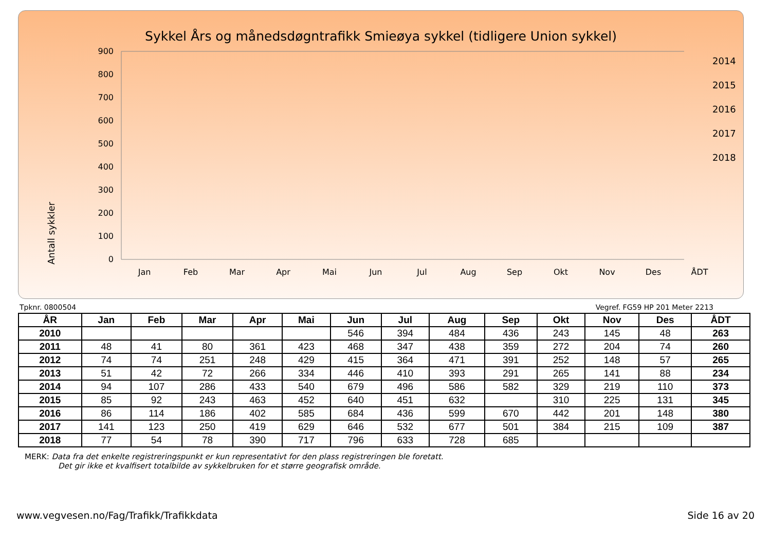Sykkel Års og månedsdøgntrafikk Smieøya sykkel (tidligere Union sykkel)
Antall sykkler
0
100
200
300
400
500
600
700
800
900
Jan
Feb
Mar
Apr
Mai
Jun
Jul
Aug
Sep
Okt
Nov
Des
ÅDT
2014
2015
2016
2017
2018
Tpknr. 0800504 Vegref. FG59 HP 201 Meter 2213
| ÅR | Jan | Feb | Mar | Apr | Mai | Jun | Jul | Aug | Sep | Okt | Nov | Des | ÅDT |
| --- | --- | --- | --- | --- | --- | --- | --- | --- | --- | --- | --- | --- | --- |
| 2010 | | | | | | 546 | 394 | 484 | 436 | 243 | 145 | 48 | 263 |
| 2011 | 48 | 41 | 80 | 361 | 423 | 468 | 347 | 438 | 359 | 272 | 204 | 74 | 260 |
| 2012 | 74 | 74 | 251 | 248 | 429 | 415 | 364 | 471 | 391 | 252 | 148 | 57 | 265 |
| 2013 | 51 | 42 | 72 | 266 | 334 | 446 | 410 | 393 | 291 | 265 | 141 | 88 | 234 |
| 2014 | 94 | 107 | 286 | 433 | 540 | 679 | 496 | 586 | 582 | 329 | 219 | 110 | 373 |
| 2015 | 85 | 92 | 243 | 463 | 452 | 640 | 451 | 632 | | 310 | 225 | 131 | 345 |
| 2016 | 86 | 114 | 186 | 402 | 585 | 684 | 436 | 599 | 670 | 442 | 201 | 148 | 380 |
| 2017 | 141 | 123 | 250 | 419 | 629 | 646 | 532 | 677 | 501 | 384 | 215 | 109 | 387 |
| 2018 | 77 | 54 | 78 | 390 | 717 | 796 | 633 | 728 | 685 | | | | |
MERK: Data fra det enkelte registreringspunkt er kun representativt for den plass registreringen ble foretatt.
Det gir ikke et kvalfisert totalbilde av sykkelbruken for et større geografisk område.
www.vegvesen.no/Fag/Trafikk/Trafikkdata Side 16 av 20